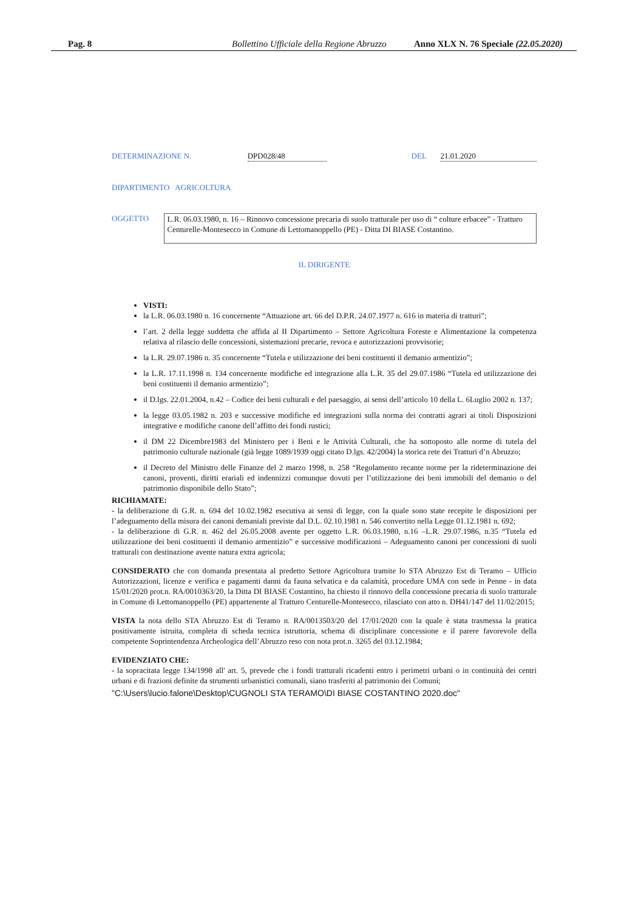Pag. 8 Bollettino Ufficiale della Regione Abruzzo Anno XLX N. 76 Speciale (22.05.2020)
DETERMINAZIONE N. DPD028/48 DEL 21.01.2020
DIPARTIMENTO AGRICOLTURA
OGGETTO L.R. 06.03.1980, n. 16 – Rinnovo concessione precaria di suolo tratturale per uso di “ colture erbacee” - Tratturo Centurelle-Montesecco in Comune di Lettomanoppello (PE) - Ditta DI BIASE Costantino.
IL DIRIGENTE
VISTI:
la L.R. 06.03.1980 n. 16 concernente “Attuazione art. 66 del D.P.R. 24.07.1977 n. 616 in materia di tratturi”;
l’art. 2 della legge suddetta che affida al II Dipartimento – Settore Agricoltura Foreste e Alimentazione la competenza relativa al rilascio delle concessioni, sistemazioni precarie, revoca e autorizzazioni provvisorie;
la L.R. 29.07.1986 n. 35 concernente “Tutela e utilizzazione dei beni costituenti il demanio armentizio”;
la L.R. 17.11.1998 n. 134 concernente modifiche ed integrazione alla L.R. 35 del 29.07.1986 “Tutela ed utilizzazione dei beni costituenti il demanio armentizio”;
il D.lgs. 22.01.2004, n.42 – Codice dei beni culturali e del paesaggio, ai sensi dell’articolo 10 della L. 6Luglio 2002 n. 137;
la legge 03.05.1982 n. 203 e successive modifiche ed integrazioni sulla norma dei contratti agrari ai titoli Disposizioni integrative e modifiche canone dell’affitto dei fondi rustici;
il DM 22 Dicembre1983 del Ministero per i Beni e le Attività Culturali, che ha sottoposto alle norme di tutela del patrimonio culturale nazionale (già legge 1089/1939 oggi citato D.lgs. 42/2004) la storica rete dei Tratturi d’n Abruzzo;
il Decreto del Ministro delle Finanze del 2 marzo 1998, n. 258 “Regolamento recante norme per la rideterminazione dei canoni, proventi, diritti erariali ed indennizzi comunque dovuti per l’utilizzazione dei beni immobili del demanio o del patrimonio disponibile dello Stato”;
RICHIAMATE:
- la deliberazione di G.R. n. 694 del 10.02.1982 esecutiva ai sensi di legge, con la quale sono state recepite le disposizioni per l’adeguamento della misura dei canoni demaniali previste dal D.L. 02.10.1981 n. 546 convertito nella Legge 01.12.1981 n. 692;
- la deliberazione di G.R. n. 462 del 26.05.2008 avente per oggetto L.R. 06.03.1980, n.16 –L.R. 29.07.1986, n.35 “Tutela ed utilizzazione dei beni costituenti il demanio armentizio” e successive modificazioni – Adeguamento canoni per concessioni di suoli tratturali con destinazione avente natura extra agricola;
CONSIDERATO che con domanda presentata al predetto Settore Agricoltura tramite lo STA Abruzzo Est di Teramo – Ufficio Autorizzazioni, licenze e verifica e pagamenti danni da fauna selvatica e da calamità, procedure UMA con sede in Penne - in data 15/01/2020 prot.n. RA/0010363/20, la Ditta DI BIASE Costantino, ha chiesto il rinnovo della concessione precaria di suolo tratturale in Comune di Lettomanoppello (PE) appartenente al Tratturo Centurelle-Montesecco, rilasciato con atto n. DH41/147 del 11/02/2015;
VISTA la nota dello STA Abruzzo Est di Teramo n. RA/0013503/20 del 17/01/2020 con la quale è stata trasmessa la pratica positivamente istruita, completa di scheda tecnica istruttoria, schema di disciplinare concessione e il parere favorevole della competente Soprintendenza Archeologica dell’Abruzzo reso con nota prot.n. 3265 del 03.12.1984;
EVIDENZIATO CHE:
- la sopracitata legge 134/1998 all' art. 5, prevede che i fondi tratturali ricadenti entro i perimetri urbani o in continuità dei centri urbani e di frazioni definite da strumenti urbanistici comunali, siano trasferiti al patrimonio dei Comuni;
"C:\Users\lucio.falone\Desktop\CUGNOLI STA TERAMO\DI BIASE COSTANTINO 2020.doc"